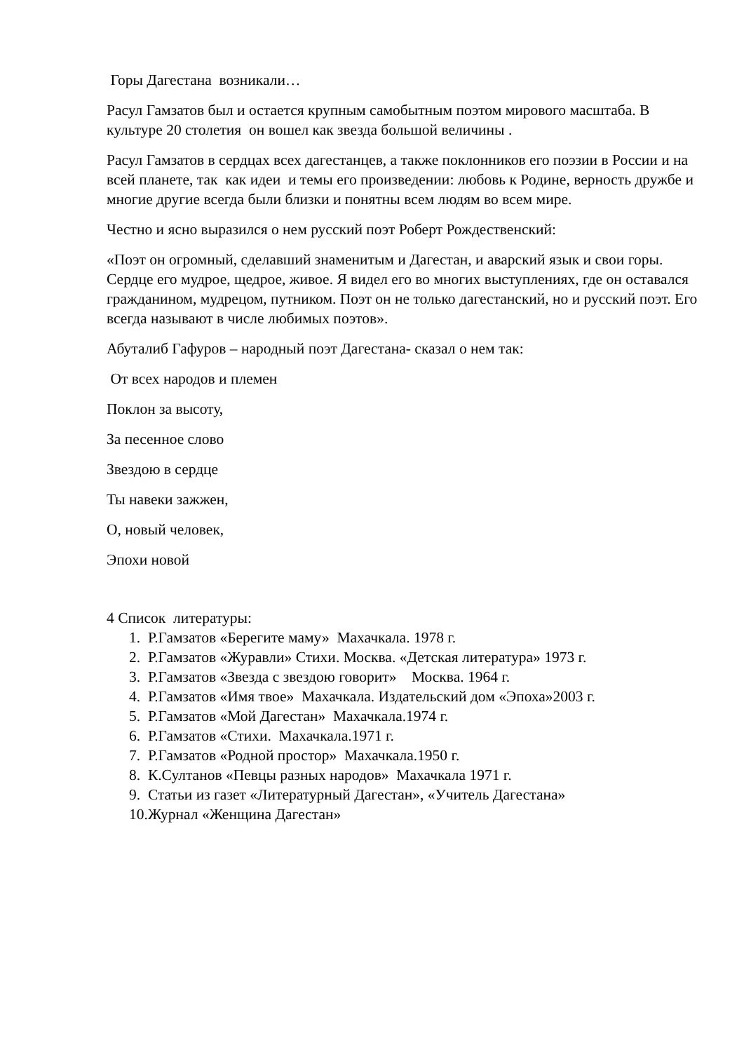Горы Дагестана возникали…
Расул Гамзатов был и остается крупным самобытным поэтом мирового масштаба. В культуре 20 столетия он вошел как звезда большой величины .
Расул Гамзатов в сердцах всех дагестанцев, а также поклонников его поэзии в России и на всей планете, так как идеи и темы его произведении: любовь к Родине, верность дружбе и многие другие всегда были близки и понятны всем людям во всем мире.
Честно и ясно выразился о нем русский поэт Роберт Рождественский:
«Поэт он огромный, сделавший знаменитым и Дагестан, и аварский язык и свои горы. Сердце его мудрое, щедрое, живое. Я видел его во многих выступлениях, где он оставался гражданином, мудрецом, путником. Поэт он не только дагестанский, но и русский поэт. Его всегда называют в числе любимых поэтов».
Абуталиб Гафуров – народный поэт Дагестана- сказал о нем так:
От всех народов и племен
Поклон за высоту,
За песенное слово
Звездою в сердце
Ты навеки зажжен,
О, новый человек,
Эпохи новой
4 Список литературы:
1. Р.Гамзатов «Берегите маму» Махачкала. 1978 г.
2. Р.Гамзатов «Журавли» Стихи. Москва. «Детская литература» 1973 г.
3. Р.Гамзатов «Звезда с звездою говорит» Москва. 1964 г.
4. Р.Гамзатов «Имя твое» Махачкала. Издательский дом «Эпоха»2003 г.
5. Р.Гамзатов «Мой Дагестан» Махачкала.1974 г.
6. Р.Гамзатов «Стихи. Махачкала.1971 г.
7. Р.Гамзатов «Родной простор» Махачкала.1950 г.
8. К.Султанов «Певцы разных народов» Махачкала 1971 г.
9. Статьи из газет «Литературный Дагестан», «Учитель Дагестана»
10.Журнал «Женщина Дагестан»